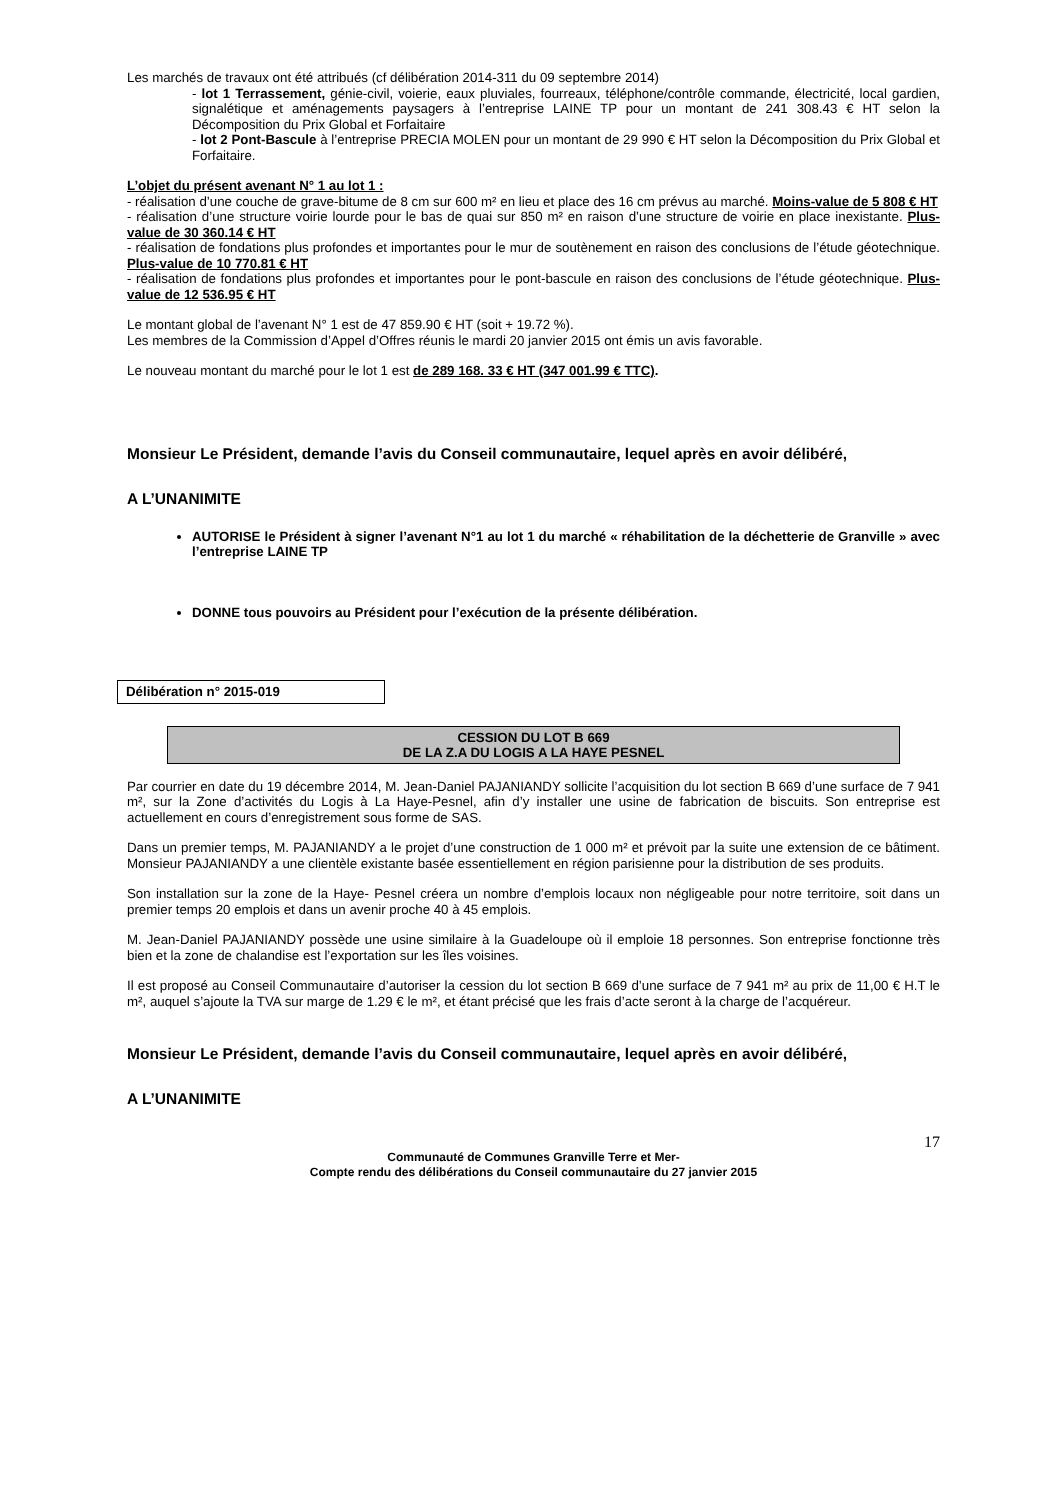Les marchés de travaux ont été attribués (cf délibération 2014-311 du 09 septembre 2014)
- lot 1 Terrassement, génie-civil, voierie, eaux pluviales, fourreaux, téléphone/contrôle commande, électricité, local gardien, signalétique et aménagements paysagers à l’entreprise LAINE TP pour un montant de 241 308.43 € HT selon la Décomposition du Prix Global et Forfaitaire
- lot 2 Pont-Bascule à l’entreprise PRECIA MOLEN pour un montant de 29 990 € HT selon la Décomposition du Prix Global et Forfaitaire.
L’objet du présent avenant N° 1 au lot 1 :
- réalisation d’une couche de grave-bitume de 8 cm sur 600 m² en lieu et place des 16 cm prévus au marché. Moins-value de 5 808 € HT
- réalisation d’une structure voirie lourde pour le bas de quai sur 850 m² en raison d’une structure de voirie en place inexistante. Plus-value de 30 360.14 € HT
- réalisation de fondations plus profondes et importantes pour le mur de soutènement en raison des conclusions de l’étude géotechnique. Plus-value de 10 770.81 € HT
- réalisation de fondations plus profondes et importantes pour le pont-bascule en raison des conclusions de l’étude géotechnique. Plus-value de 12 536.95 € HT
Le montant global de l’avenant N° 1 est de 47 859.90 € HT (soit + 19.72 %).
Les membres de la Commission d’Appel d’Offres réunis le mardi 20 janvier 2015 ont émis un avis favorable.
Le nouveau montant du marché pour le lot 1 est de 289 168. 33 € HT (347 001.99 € TTC).
Monsieur Le Président, demande l’avis du Conseil communautaire, lequel après en avoir délibéré,
A L’UNANIMITE
AUTORISE le Président à signer l’avenant N°1 au lot 1 du marché « réhabilitation de la déchetterie de Granville » avec l’entreprise LAINE TP
DONNE tous pouvoirs au Président pour l’exécution de la présente délibération.
Délibération n° 2015-019
CESSION DU LOT B 669
DE LA Z.A DU LOGIS A LA HAYE PESNEL
Par courrier en date du 19 décembre 2014, M. Jean-Daniel PAJANIANDY sollicite l’acquisition du lot section B 669 d’une surface de 7 941 m², sur la Zone d’activités du Logis à La Haye-Pesnel, afin d’y installer une usine de fabrication de biscuits. Son entreprise est actuellement en cours d’enregistrement sous forme de SAS.
Dans un premier temps, M. PAJANIANDY a le projet d’une construction de 1 000 m² et prévoit par la suite une extension de ce bâtiment. Monsieur PAJANIANDY a une clientèle existante basée essentiellement en région parisienne pour la distribution de ses produits.
Son installation sur la zone de la Haye- Pesnel créera un nombre d’emplois locaux non négligeable pour notre territoire, soit dans un premier temps 20 emplois et dans un avenir proche 40 à 45 emplois.
M. Jean-Daniel PAJANIANDY possède une usine similaire à la Guadeloupe où il emploie 18 personnes. Son entreprise fonctionne très bien et la zone de chalandise est l’exportation sur les îles voisines.
Il est proposé au Conseil Communautaire d’autoriser la cession du lot section B 669 d’une surface de 7 941 m² au prix de 11,00 € H.T le m², auquel s’ajoute la TVA sur marge de 1.29 € le m², et étant précisé que les frais d’acte seront à la charge de l’acquéreur.
Monsieur Le Président, demande l’avis du Conseil communautaire, lequel après en avoir délibéré,
A L’UNANIMITE
17
Communauté de Communes Granville Terre et Mer-
Compte rendu des délibérations du Conseil communautaire du 27 janvier 2015